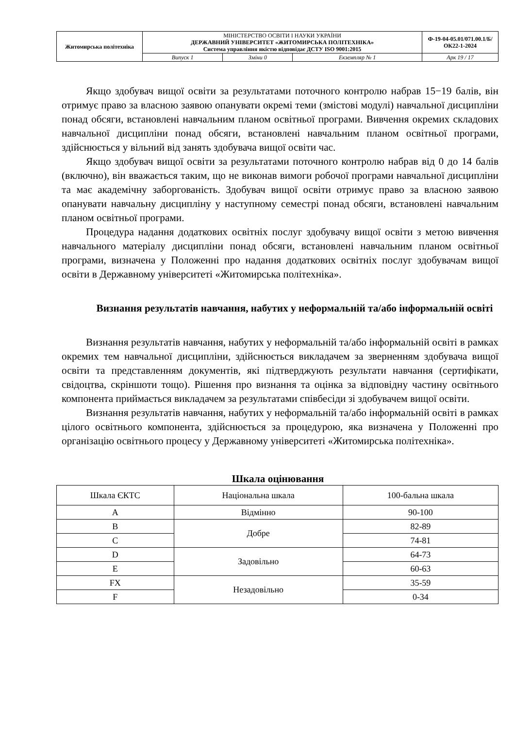| Житомирська політехніка | МІНІСТЕРСТВО ОСВІТИ І НАУКИ УКРАЇНИ ДЕРЖАВНИЙ УНІВЕРСИТЕТ «ЖИТОМИРСЬКА ПОЛІТЕХНІКА» Система управління якістю відповідає ДСТУ ISO 9001:2015 | | | Ф-19-04-05.01/071.00.1/Б/ОК22-1-2024 |
| | Випуск 1 | Зміни 0 | Екземпляр № 1 | Арк 19 / 17 |
Якщо здобувач вищої освіти за результатами поточного контролю набрав 15−19 балів, він отримує право за власною заявою опанувати окремі теми (змістові модулі) навчальної дисципліни понад обсяги, встановлені навчальним планом освітньої програми. Вивчення окремих складових навчальної дисципліни понад обсяги, встановлені навчальним планом освітньої програми, здійснюється у вільний від занять здобувача вищої освіти час.
Якщо здобувач вищої освіти за результатами поточного контролю набрав від 0 до 14 балів (включно), він вважається таким, що не виконав вимоги робочої програми навчальної дисципліни та має академічну заборгованість. Здобувач вищої освіти отримує право за власною заявою опанувати навчальну дисципліну у наступному семестрі понад обсяги, встановлені навчальним планом освітньої програми.
Процедура надання додаткових освітніх послуг здобувачу вищої освіти з метою вивчення навчального матеріалу дисципліни понад обсяги, встановлені навчальним планом освітньої програми, визначена у Положенні про надання додаткових освітніх послуг здобувачам вищої освіти в Державному університеті «Житомирська політехніка».
Визнання результатів навчання, набутих у неформальній та/або інформальній освіті
Визнання результатів навчання, набутих у неформальній та/або інформальній освіті в рамках окремих тем навчальної дисципліни, здійснюється викладачем за зверненням здобувача вищої освіти та представленням документів, які підтверджують результати навчання (сертифікати, свідоцтва, скріншоти тощо). Рішення про визнання та оцінка за відповідну частину освітнього компонента приймається викладачем за результатами співбесіди зі здобувачем вищої освіти.
Визнання результатів навчання, набутих у неформальній та/або інформальній освіті в рамках цілого освітнього компонента, здійснюється за процедурою, яка визначена у Положенні про організацію освітнього процесу у Державному університеті «Житомирська політехніка».
Шкала оцінювання
| Шкала ЄКТС | Національна шкала | 100-бальна шкала |
| A | Відмінно | 90-100 |
| B | Добре | 82-89 |
| C | | 74-81 |
| D | Задовільно | 64-73 |
| E | | 60-63 |
| FX | Незадовільно | 35-59 |
| F | | 0-34 |